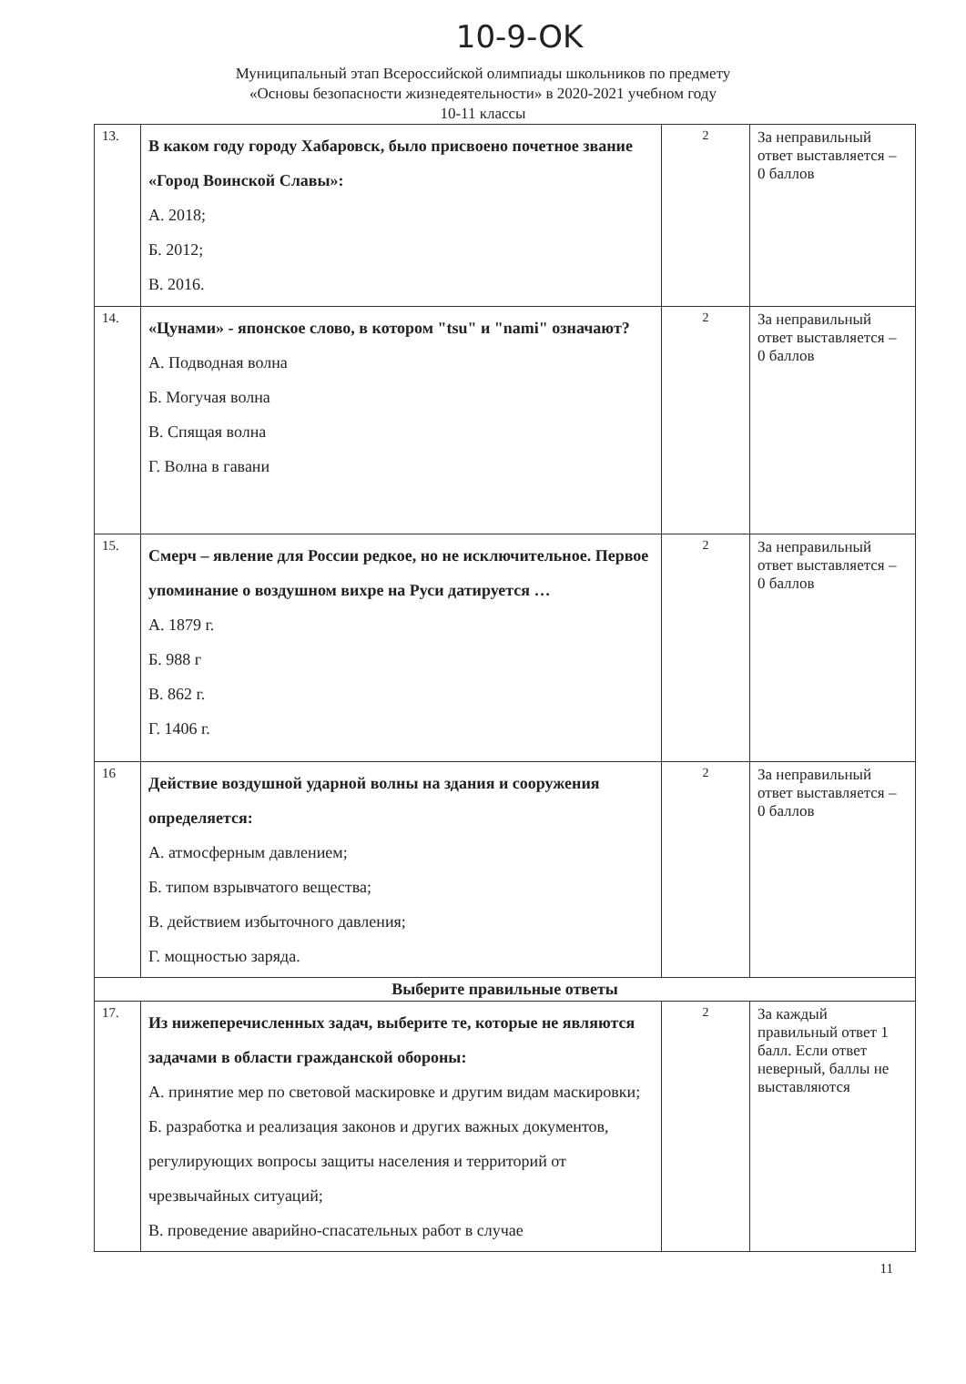10-9-OK
Муниципальный этап Всероссийской олимпиады школьников по предмету
«Основы безопасности жизнедеятельности» в 2020-2021 учебном году
10-11 классы
| 13. | В каком году городу Хабаровск, было присвоено почетное звание «Город Воинской Славы»: А. 2018; Б. 2012; В. 2016. | 2 | За неправильный ответ выставляется – 0 баллов |
| 14. | «Цунами» - японское слово, в котором "tsu" и "nami" означают? А. Подводная волна Б. Могучая волна В. Спящая волна Г. Волна в гавани | 2 | За неправильный ответ выставляется – 0 баллов |
| 15. | Смерч – явление для России редкое, но не исключительное. Первое упоминание о воздушном вихре на Руси датируется … А. 1879 г. Б. 988 г В. 862 г. Г. 1406 г. | 2 | За неправильный ответ выставляется – 0 баллов |
| 16 | Действие воздушной ударной волны на здания и сооружения определяется: А. атмосферным давлением; Б. типом взрывчатого вещества; В. действием избыточного давления; Г. мощностью заряда. | 2 | За неправильный ответ выставляется – 0 баллов |
| Выберите правильные ответы | | | |
| 17. | Из нижеперечисленных задач, выберите те, которые не являются задачами в области гражданской обороны: А. принятие мер по световой маскировке и другим видам маскировки; Б. разработка и реализация законов и других важных документов, регулирующих вопросы защиты населения и территорий от чрезвычайных ситуаций; В. проведение аварийно-спасательных работ в случае | 2 | За каждый правильный ответ 1 балл. Если ответ неверный, баллы не выставляются |
11